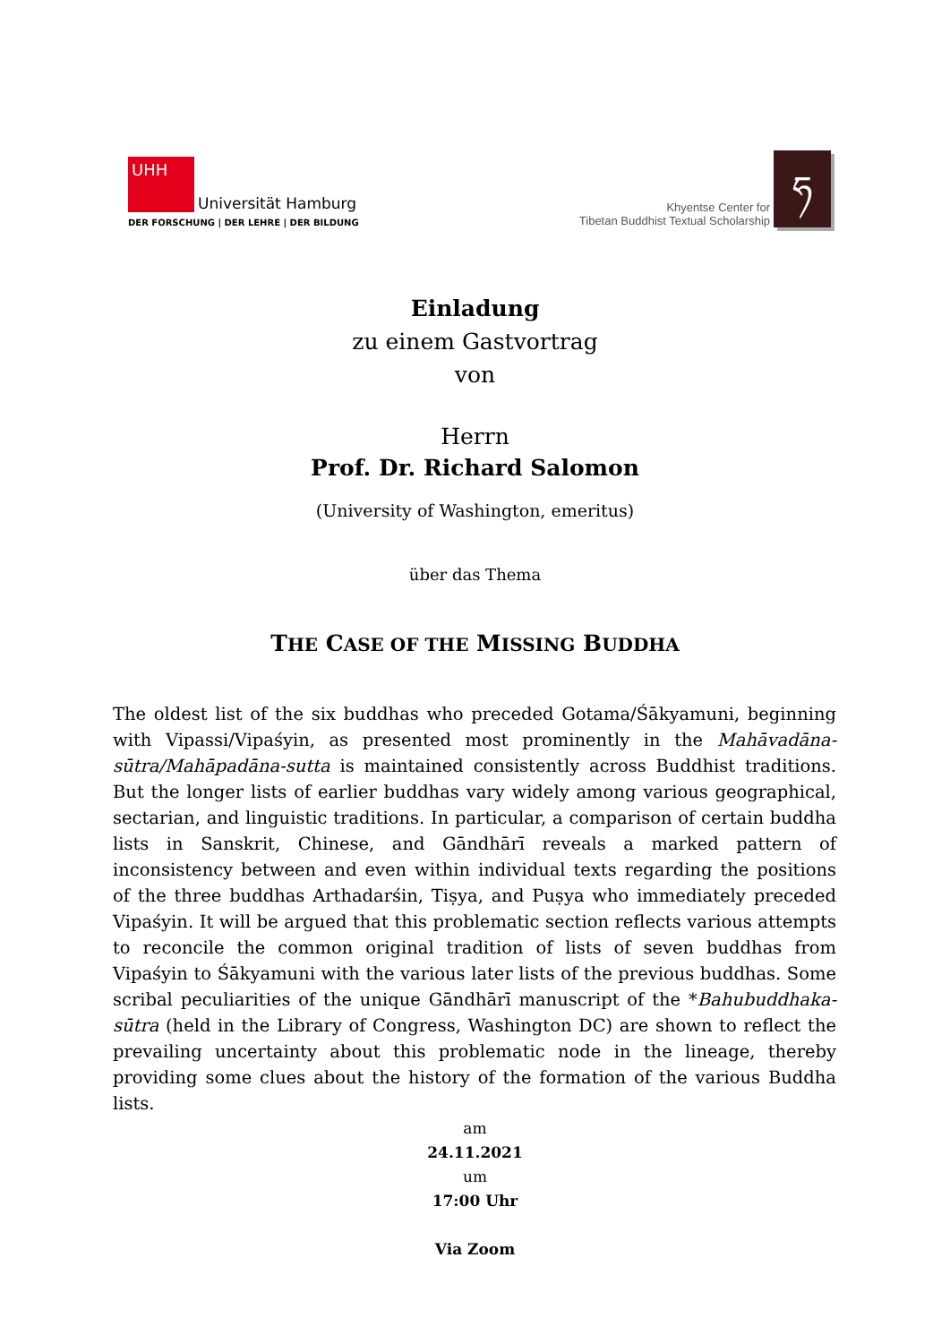UHH
Universität Hamburg
DER FORSCHUNG | DER LEHRE | DER BILDUNG
Khyentse Center for
Tibetan Buddhist Textual Scholarship
ཧ
Einladung
zu einem Gastvortrag
von
Herrn
Prof. Dr. Richard Salomon
(University of Washington, emeritus)
über das Thema
THE CASE OF THE MISSING BUDDHA
The oldest list of the six buddhas who preceded Gotama/Śākyamuni, beginning with Vipassi/Vipaśyin, as presented most prominently in the Mahāvadāna-sūtra/Mahāpadāna-sutta is maintained consistently across Buddhist traditions. But the longer lists of earlier buddhas vary widely among various geographical, sectarian, and linguistic traditions. In particular, a comparison of certain buddha lists in Sanskrit, Chinese, and Gāndhārī reveals a marked pattern of inconsistency between and even within individual texts regarding the positions of the three buddhas Arthadarśin, Tiṣya, and Puṣya who immediately preceded Vipaśyin. It will be argued that this problematic section reflects various attempts to reconcile the common original tradition of lists of seven buddhas from Vipaśyin to Śākyamuni with the various later lists of the previous buddhas. Some scribal peculiarities of the unique Gāndhārī manuscript of the *Bahubuddhaka-sūtra (held in the Library of Congress, Washington DC) are shown to reflect the prevailing uncertainty about this problematic node in the lineage, thereby providing some clues about the history of the formation of the various Buddha lists.
am
24.11.2021
um
17:00 Uhr
Via Zoom